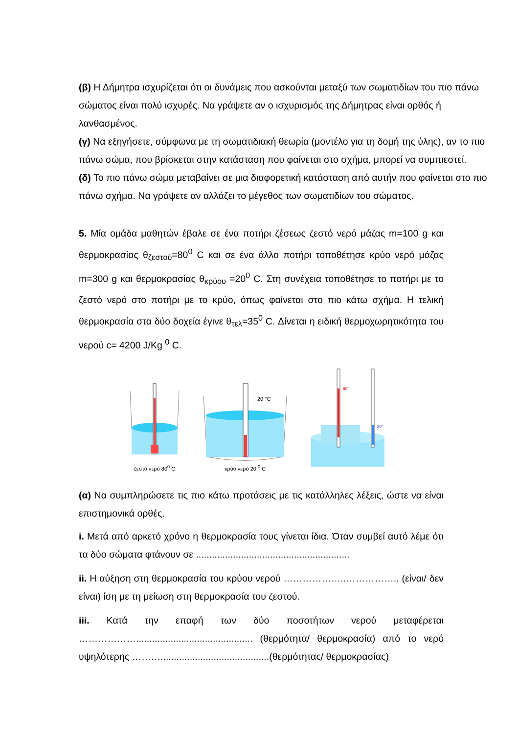(β) Η Δήμητρα ισχυρίζεται ότι οι δυνάμεις που ασκούνται μεταξύ των σωματιδίων του πιο πάνω σώματος είναι πολύ ισχυρές. Να γράψετε αν ο ισχυρισμός της Δήμητρας είναι ορθός ή λανθασμένος.
(γ) Να εξηγήσετε, σύμφωνα με τη σωματιδιακή θεωρία (μοντέλο για τη δομή της ύλης), αν το πιο πάνω σώμα, που βρίσκεται στην κατάσταση που φαίνεται στο σχήμα, μπορεί να συμπιεστεί.
(δ) Το πιο πάνω σώμα μεταβαίνει σε μια διαφορετική κατάσταση από αυτήν που φαίνεται στο πιο πάνω σχήμα. Να γράψετε αν αλλάζει το μέγεθος των σωματιδίων του σώματος.
5. Μία ομάδα μαθητών έβαλε σε ένα ποτήρι ζέσεως ζεστό νερό μάζας m=100 g και θερμοκρασίας θ<sub>ζεστού</sub>=80<sup>0</sup> C και σε ένα άλλο ποτήρι τοποθέτησε κρύο νερό μάζας m=300 g και θερμοκρασίας θ<sub>κρύου</sub> =20<sup>0</sup> C. Στη συνέχεια τοποθέτησε το ποτήρι με το ζεστό νερό στο ποτήρι με το κρύο, όπως φαίνεται στο πιο κάτω σχήμα. Η τελική θερμοκρασία στα δύο δοχεία έγινε θ<sub>τελ</sub>=35<sup>0</sup> C. Δίνεται η ειδική θερμοχωρητικότητα του νερού c= 4200 J/Kg <sup>0</sup> C.
ζεστό νερό 80<sup>0</sup> C
20 °C
κρύο νερό 20 <sup>0</sup> C
80°
20°
(α) Να συμπληρώσετε τις πιο κάτω προτάσεις με τις κατάλληλες λέξεις, ώστε να είναι επιστημονικά ορθές.
i. Μετά από αρκετό χρόνο η θερμοκρασία τους γίνεται ίδια. Όταν συμβεί αυτό λέμε ότι τα δύο σώματα φτάνουν σε ..........................................................
ii. Η αύξηση στη θερμοκρασία του κρύου νερού ………………..…………….. (είναι/ δεν είναι) ίση με τη μείωση στη θερμοκρασία του ζεστού.
iii. Κατά την επαφή των δύο ποσοτήτων νερού μεταφέρεται ………………............................................ (θερμότητα/ θερμοκρασία) από το νερό υψηλότερης ……….........................................(θερμότητας/ θερμοκρασίας)